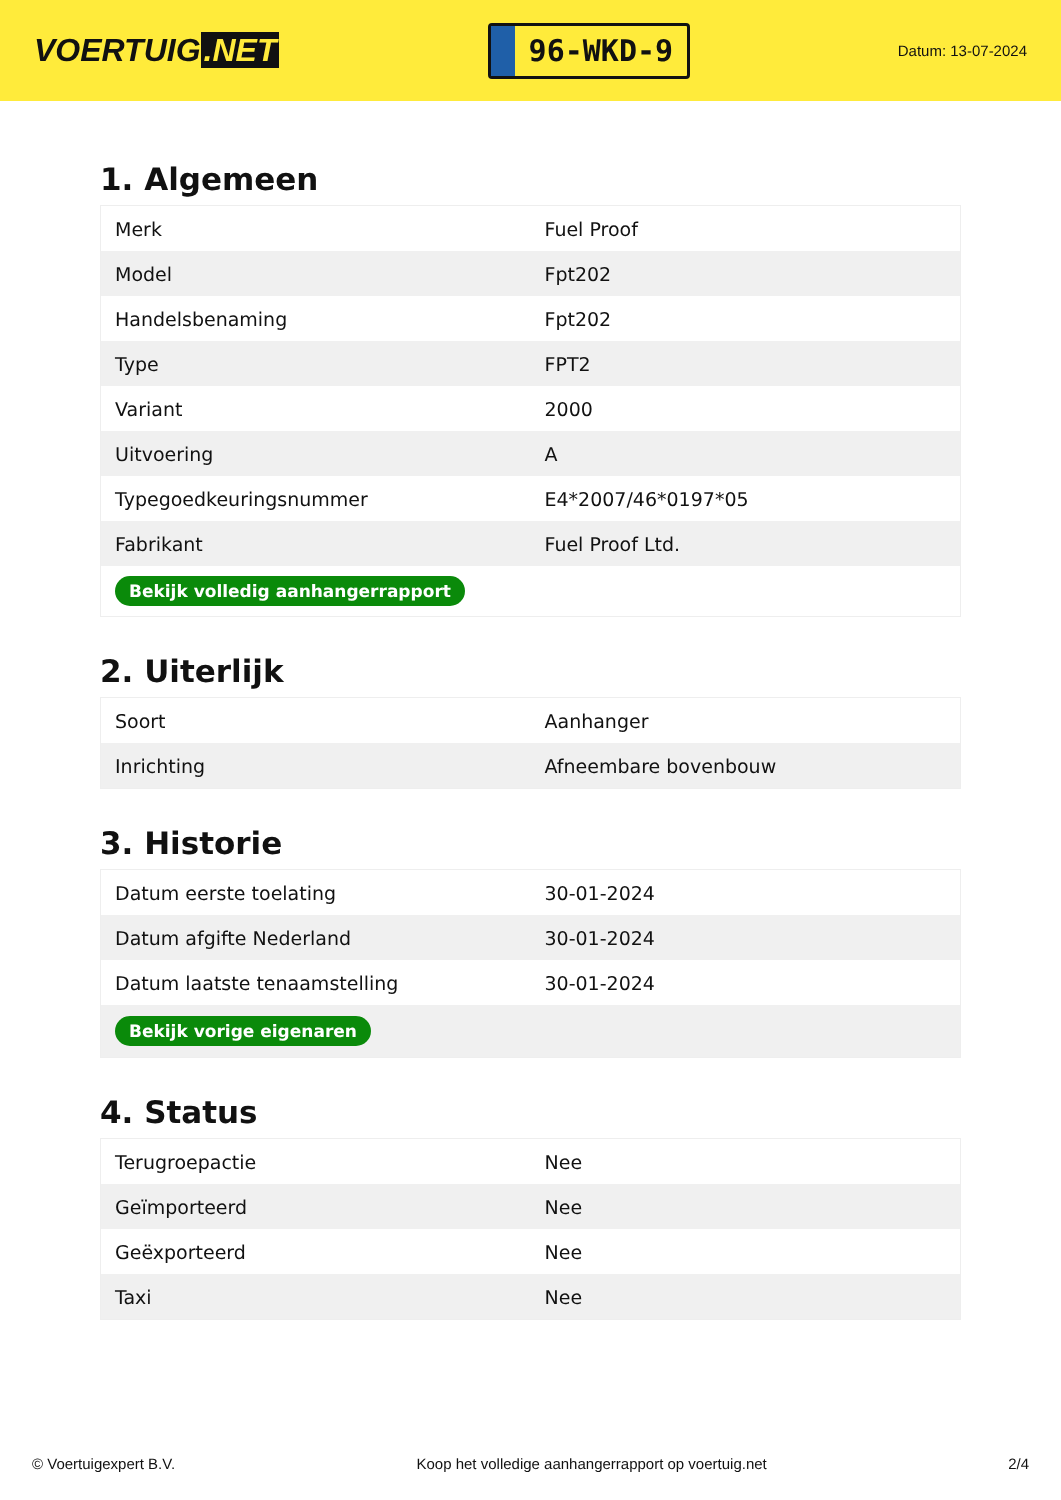VOERTUIG.NET
96-WKD-9
Datum: 13-07-2024
1. Algemeen
| Merk | Fuel Proof |
| Model | Fpt202 |
| Handelsbenaming | Fpt202 |
| Type | FPT2 |
| Variant | 2000 |
| Uitvoering | A |
| Typegoedkeuringsnummer | E4*2007/46*0197*05 |
| Fabrikant | Fuel Proof Ltd. |
| Bekijk volledig aanhangerrapport | |
2. Uiterlijk
| Soort | Aanhanger |
| Inrichting | Afneembare bovenbouw |
3. Historie
| Datum eerste toelating | 30-01-2024 |
| Datum afgifte Nederland | 30-01-2024 |
| Datum laatste tenaamstelling | 30-01-2024 |
| Bekijk vorige eigenaren | |
4. Status
| Terugroepactie | Nee |
| Geïmporteerd | Nee |
| Geëxporteerd | Nee |
| Taxi | Nee |
© Voertuigexpert B.V. Koop het volledige aanhangerrapport op voertuig.net 2/4